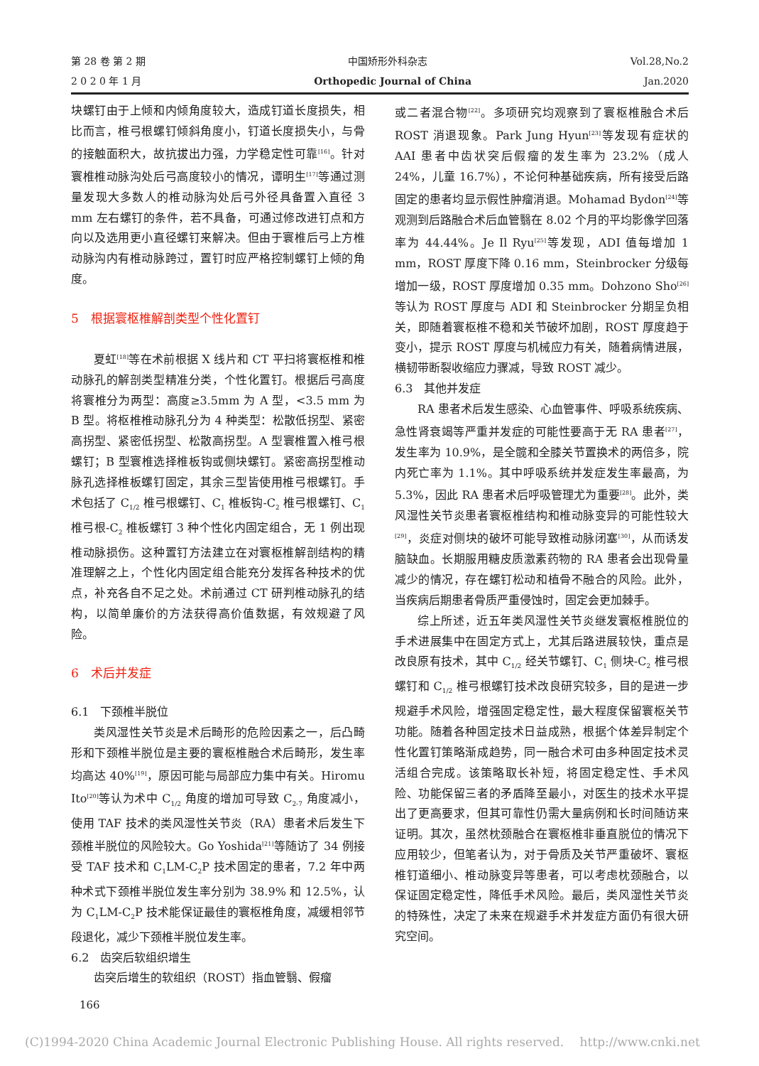第 28 卷 第 2 期 中国矫形外科杂志 Vol.28,No.2
2 0 2 0 年 1 月 Orthopedic Journal of China Jan.2020
块螺钉由于上倾和内倾角度较大，造成钉道长度损失，相比而言，椎弓根螺钉倾斜角度小，钉道长度损失小，与骨的接触面积大，故抗拔出力强，力学稳定性可靠<sup>[16]</sup>。针对寰椎椎动脉沟处后弓高度较小的情况，谭明生<sup>[17]</sup>等通过测量发现大多数人的椎动脉沟处后弓外径具备置入直径 3 mm 左右螺钉的条件，若不具备，可通过修改进钉点和方向以及选用更小直径螺钉来解决。但由于寰椎后弓上方椎动脉沟内有椎动脉跨过，置钉时应严格控制螺钉上倾的角度。
5　根据寰枢椎解剖类型个性化置钉
夏虹<sup>[18]</sup>等在术前根据 X 线片和 CT 平扫将寰枢椎和椎动脉孔的解剖类型精准分类，个性化置钉。根据后弓高度将寰椎分为两型：高度≥3.5mm 为 A 型，<3.5 mm 为 B 型。将枢椎椎动脉孔分为 4 种类型：松散低拐型、紧密高拐型、紧密低拐型、松散高拐型。A 型寰椎置入椎弓根螺钉；B 型寰椎选择椎板钩或侧块螺钉。紧密高拐型椎动脉孔选择椎板螺钉固定，其余三型皆使用椎弓根螺钉。手术包括了 C<sub>1/2</sub> 椎弓根螺钉、C<sub>1</sub> 椎板钩-C<sub>2</sub> 椎弓根螺钉、C<sub>1</sub> 椎弓根-C<sub>2</sub> 椎板螺钉 3 种个性化内固定组合，无 1 例出现椎动脉损伤。这种置钉方法建立在对寰枢椎解剖结构的精准理解之上，个性化内固定组合能充分发挥各种技术的优点，补充各自不足之处。术前通过 CT 研判椎动脉孔的结构，以简单廉价的方法获得高价值数据，有效规避了风险。
6　术后并发症
6.1　下颈椎半脱位
类风湿性关节炎是术后畸形的危险因素之一，后凸畸形和下颈椎半脱位是主要的寰枢椎融合术后畸形，发生率均高达 40%<sup>[19]</sup>，原因可能与局部应力集中有关。Hiromu Ito<sup>[20]</sup>等认为术中 C<sub>1/2</sub> 角度的增加可导致 C<sub>2-7</sub> 角度减小，使用 TAF 技术的类风湿性关节炎（RA）患者术后发生下颈椎半脱位的风险较大。Go Yoshida<sup>[21]</sup>等随访了 34 例接受 TAF 技术和 C<sub>1</sub>LM-C<sub>2</sub>P 技术固定的患者，7.2 年中两种术式下颈椎半脱位发生率分别为 38.9% 和 12.5%，认为 C<sub>1</sub>LM-C<sub>2</sub>P 技术能保证最佳的寰枢椎角度，减缓相邻节段退化，减少下颈椎半脱位发生率。
6.2　齿突后软组织增生
齿突后增生的软组织（ROST）指血管翳、假瘤
或二者混合物<sup>[22]</sup>。多项研究均观察到了寰枢椎融合术后 ROST 消退现象。Park Jung Hyun<sup>[23]</sup>等发现有症状的 AAI 患者中齿状突后假瘤的发生率为 23.2%（成人 24%，儿童 16.7%），不论何种基础疾病，所有接受后路固定的患者均显示假性肿瘤消退。Mohamad Bydon<sup>[24]</sup>等观测到后路融合术后血管翳在 8.02 个月的平均影像学回落率为 44.44%。Je Il Ryu<sup>[25]</sup>等发现，ADI 值每增加 1 mm，ROST 厚度下降 0.16 mm，Steinbrocker 分级每增加一级，ROST 厚度增加 0.35 mm。Dohzono Sho<sup>[26]</sup>等认为 ROST 厚度与 ADI 和 Steinbrocker 分期呈负相关，即随着寰枢椎不稳和关节破坏加剧，ROST 厚度趋于变小，提示 ROST 厚度与机械应力有关，随着病情进展，横韧带断裂收缩应力骤减，导致 ROST 减少。
6.3　其他并发症
RA 患者术后发生感染、心血管事件、呼吸系统疾病、急性肾衰竭等严重并发症的可能性要高于无 RA 患者<sup>[27]</sup>，发生率为 10.9%，是全髋和全膝关节置换术的两倍多，院内死亡率为 1.1%。其中呼吸系统并发症发生率最高，为 5.3%，因此 RA 患者术后呼吸管理尤为重要<sup>[28]</sup>。此外，类风湿性关节炎患者寰枢椎结构和椎动脉变异的可能性较大<sup>[29]</sup>，炎症对侧块的破坏可能导致椎动脉闭塞<sup>[30]</sup>，从而诱发脑缺血。长期服用糖皮质激素药物的 RA 患者会出现骨量减少的情况，存在螺钉松动和植骨不融合的风险。此外，当疾病后期患者骨质严重侵蚀时，固定会更加棘手。
综上所述，近五年类风湿性关节炎继发寰枢椎脱位的手术进展集中在固定方式上，尤其后路进展较快，重点是改良原有技术，其中 C<sub>1/2</sub> 经关节螺钉、C<sub>1</sub> 侧块-C<sub>2</sub> 椎弓根螺钉和 C<sub>1/2</sub> 椎弓根螺钉技术改良研究较多，目的是进一步规避手术风险，增强固定稳定性，最大程度保留寰枢关节功能。随着各种固定技术日益成熟，根据个体差异制定个性化置钉策略渐成趋势，同一融合术可由多种固定技术灵活组合完成。该策略取长补短，将固定稳定性、手术风险、功能保留三者的矛盾降至最小，对医生的技术水平提出了更高要求，但其可靠性仍需大量病例和长时间随访来证明。其次，虽然枕颈融合在寰枢椎非垂直脱位的情况下应用较少，但笔者认为，对于骨质及关节严重破坏、寰枢椎钉道细小、椎动脉变异等患者，可以考虑枕颈融合，以保证固定稳定性，降低手术风险。最后，类风湿性关节炎的特殊性，决定了未来在规避手术并发症方面仍有很大研究空间。
166
(C)1994-2020 China Academic Journal Electronic Publishing House. All rights reserved.　 http://www.cnki.net